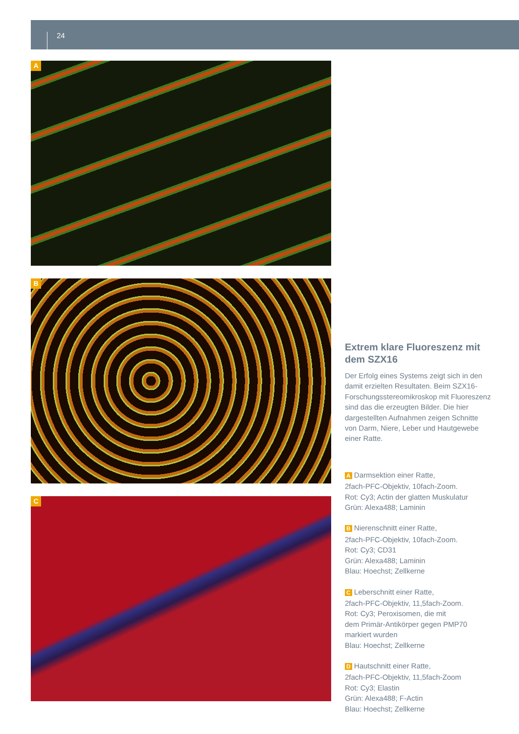24
A
B
C
Extrem klare Fluoreszenz mit dem SZX16
Der Erfolg eines Systems zeigt sich in den damit erzielten Resultaten. Beim SZX16-Forschungsstereomikroskop mit Fluoreszenz sind das die erzeugten Bilder. Die hier dargestellten Aufnahmen zeigen Schnitte von Darm, Niere, Leber und Hautgewebe einer Ratte.
A Darmsektion einer Ratte,
2fach-PFC-Objektiv, 10fach-Zoom.
Rot: Cy3; Actin der glatten Muskulatur
Grün: Alexa488; Laminin
B Nierenschnitt einer Ratte,
2fach-PFC-Objektiv, 10fach-Zoom.
Rot: Cy3; CD31
Grün: Alexa488; Laminin
Blau: Hoechst; Zellkerne
C Leberschnitt einer Ratte,
2fach-PFC-Objektiv, 11,5fach-Zoom.
Rot: Cy3; Peroxisomen, die mit
dem Primär-Antikörper gegen PMP70
markiert wurden
Blau: Hoechst; Zellkerne
D Hautschnitt einer Ratte,
2fach-PFC-Objektiv, 11,5fach-Zoom
Rot: Cy3; Elastin
Grün: Alexa488; F-Actin
Blau: Hoechst; Zellkerne